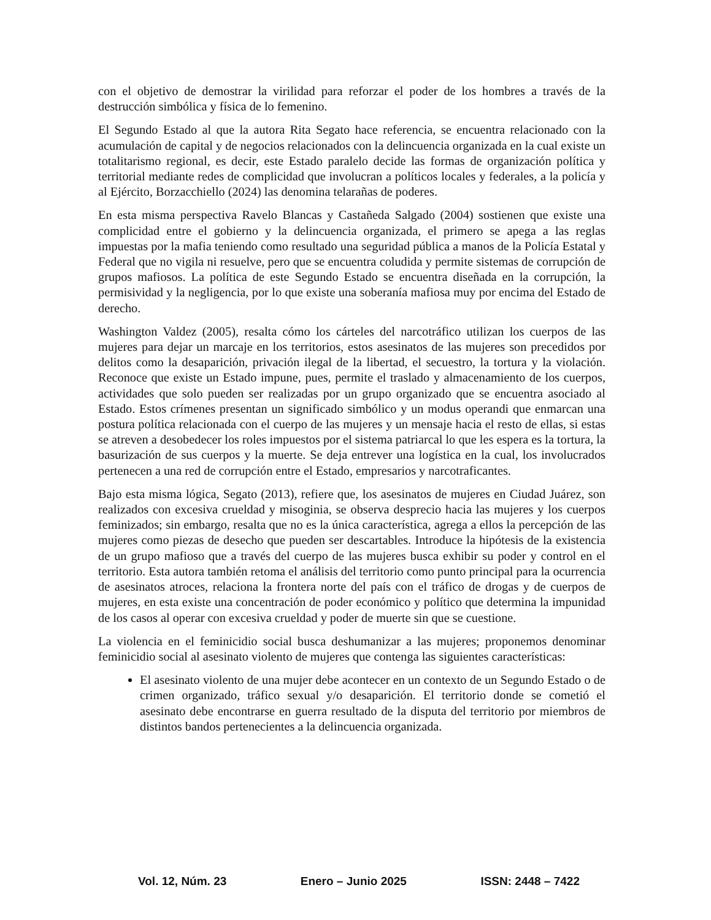con el objetivo de demostrar la virilidad para reforzar el poder de los hombres a través de la destrucción simbólica y física de lo femenino.
El Segundo Estado al que la autora Rita Segato hace referencia, se encuentra relacionado con la acumulación de capital y de negocios relacionados con la delincuencia organizada en la cual existe un totalitarismo regional, es decir, este Estado paralelo decide las formas de organización política y territorial mediante redes de complicidad que involucran a políticos locales y federales, a la policía y al Ejército, Borzacchiello (2024) las denomina telarañas de poderes.
En esta misma perspectiva Ravelo Blancas y Castañeda Salgado (2004) sostienen que existe una complicidad entre el gobierno y la delincuencia organizada, el primero se apega a las reglas impuestas por la mafia teniendo como resultado una seguridad pública a manos de la Policía Estatal y Federal que no vigila ni resuelve, pero que se encuentra coludida y permite sistemas de corrupción de grupos mafiosos. La política de este Segundo Estado se encuentra diseñada en la corrupción, la permisividad y la negligencia, por lo que existe una soberanía mafiosa muy por encima del Estado de derecho.
Washington Valdez (2005), resalta cómo los cárteles del narcotráfico utilizan los cuerpos de las mujeres para dejar un marcaje en los territorios, estos asesinatos de las mujeres son precedidos por delitos como la desaparición, privación ilegal de la libertad, el secuestro, la tortura y la violación. Reconoce que existe un Estado impune, pues, permite el traslado y almacenamiento de los cuerpos, actividades que solo pueden ser realizadas por un grupo organizado que se encuentra asociado al Estado. Estos crímenes presentan un significado simbólico y un modus operandi que enmarcan una postura política relacionada con el cuerpo de las mujeres y un mensaje hacia el resto de ellas, si estas se atreven a desobedecer los roles impuestos por el sistema patriarcal lo que les espera es la tortura, la basurización de sus cuerpos y la muerte. Se deja entrever una logística en la cual, los involucrados pertenecen a una red de corrupción entre el Estado, empresarios y narcotraficantes.
Bajo esta misma lógica, Segato (2013), refiere que, los asesinatos de mujeres en Ciudad Juárez, son realizados con excesiva crueldad y misoginia, se observa desprecio hacia las mujeres y los cuerpos feminizados; sin embargo, resalta que no es la única característica, agrega a ellos la percepción de las mujeres como piezas de desecho que pueden ser descartables. Introduce la hipótesis de la existencia de un grupo mafioso que a través del cuerpo de las mujeres busca exhibir su poder y control en el territorio. Esta autora también retoma el análisis del territorio como punto principal para la ocurrencia de asesinatos atroces, relaciona la frontera norte del país con el tráfico de drogas y de cuerpos de mujeres, en esta existe una concentración de poder económico y político que determina la impunidad de los casos al operar con excesiva crueldad y poder de muerte sin que se cuestione.
La violencia en el feminicidio social busca deshumanizar a las mujeres; proponemos denominar feminicidio social al asesinato violento de mujeres que contenga las siguientes características:
El asesinato violento de una mujer debe acontecer en un contexto de un Segundo Estado o de crimen organizado, tráfico sexual y/o desaparición. El territorio donde se cometió el asesinato debe encontrarse en guerra resultado de la disputa del territorio por miembros de distintos bandos pertenecientes a la delincuencia organizada.
Vol. 12, Núm. 23 Enero – Junio 2025 ISSN: 2448 – 7422